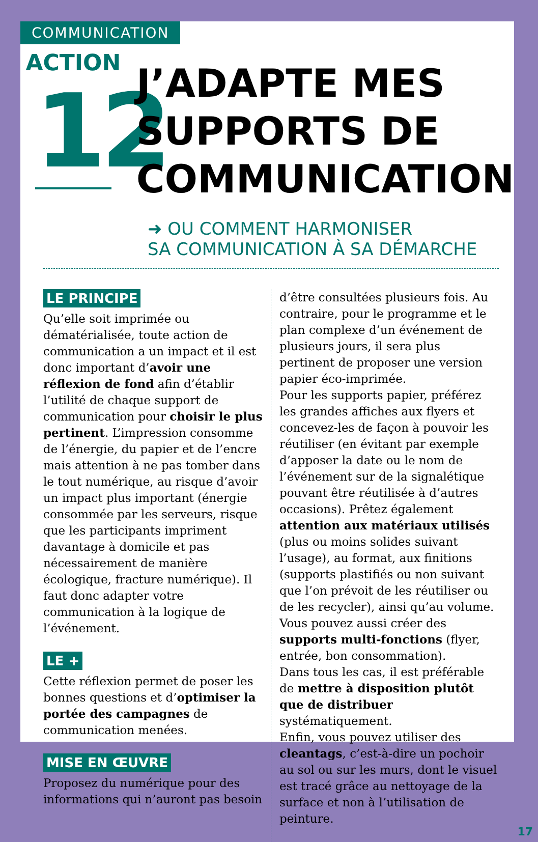COMMUNICATION
ACTION
12
J’ADAPTE MES
SUPPORTS DE
COMMUNICATION
➜ OU COMMENT HARMONISER
SA COMMUNICATION À SA DÉMARCHE
LE PRINCIPE
Qu’elle soit imprimée ou dématérialisée, toute action de communication a un impact et il est donc important d’avoir une réflexion de fond afin d’établir l’utilité de chaque support de communication pour choisir le plus pertinent. L’impression consomme de l’énergie, du papier et de l’encre mais attention à ne pas tomber dans le tout numérique, au risque d’avoir un impact plus important (énergie consommée par les serveurs, risque que les participants impriment davantage à domicile et pas nécessairement de manière écologique, fracture numérique). Il faut donc adapter votre communication à la logique de l’événement.
LE +
Cette réflexion permet de poser les bonnes questions et d’optimiser la portée des campagnes de communication menées.
MISE EN ŒUVRE
Proposez du numérique pour des informations qui n’auront pas besoin
d’être consultées plusieurs fois. Au contraire, pour le programme et le plan complexe d’un événement de plusieurs jours, il sera plus pertinent de proposer une version papier éco-imprimée.
Pour les supports papier, préférez les grandes affiches aux flyers et concevez-les de façon à pouvoir les réutiliser (en évitant par exemple d’apposer la date ou le nom de l’événement sur de la signalétique pouvant être réutilisée à d’autres occasions). Prêtez également attention aux matériaux utilisés (plus ou moins solides suivant l’usage), au format, aux finitions (supports plastifiés ou non suivant que l’on prévoit de les réutiliser ou de les recycler), ainsi qu’au volume. Vous pouvez aussi créer des supports multi-fonctions (flyer, entrée, bon consommation).
Dans tous les cas, il est préférable de mettre à disposition plutôt que de distribuer systématiquement.
Enfin, vous pouvez utiliser des cleantags, c’est-à-dire un pochoir au sol ou sur les murs, dont le visuel est tracé grâce au nettoyage de la surface et non à l’utilisation de peinture.
17